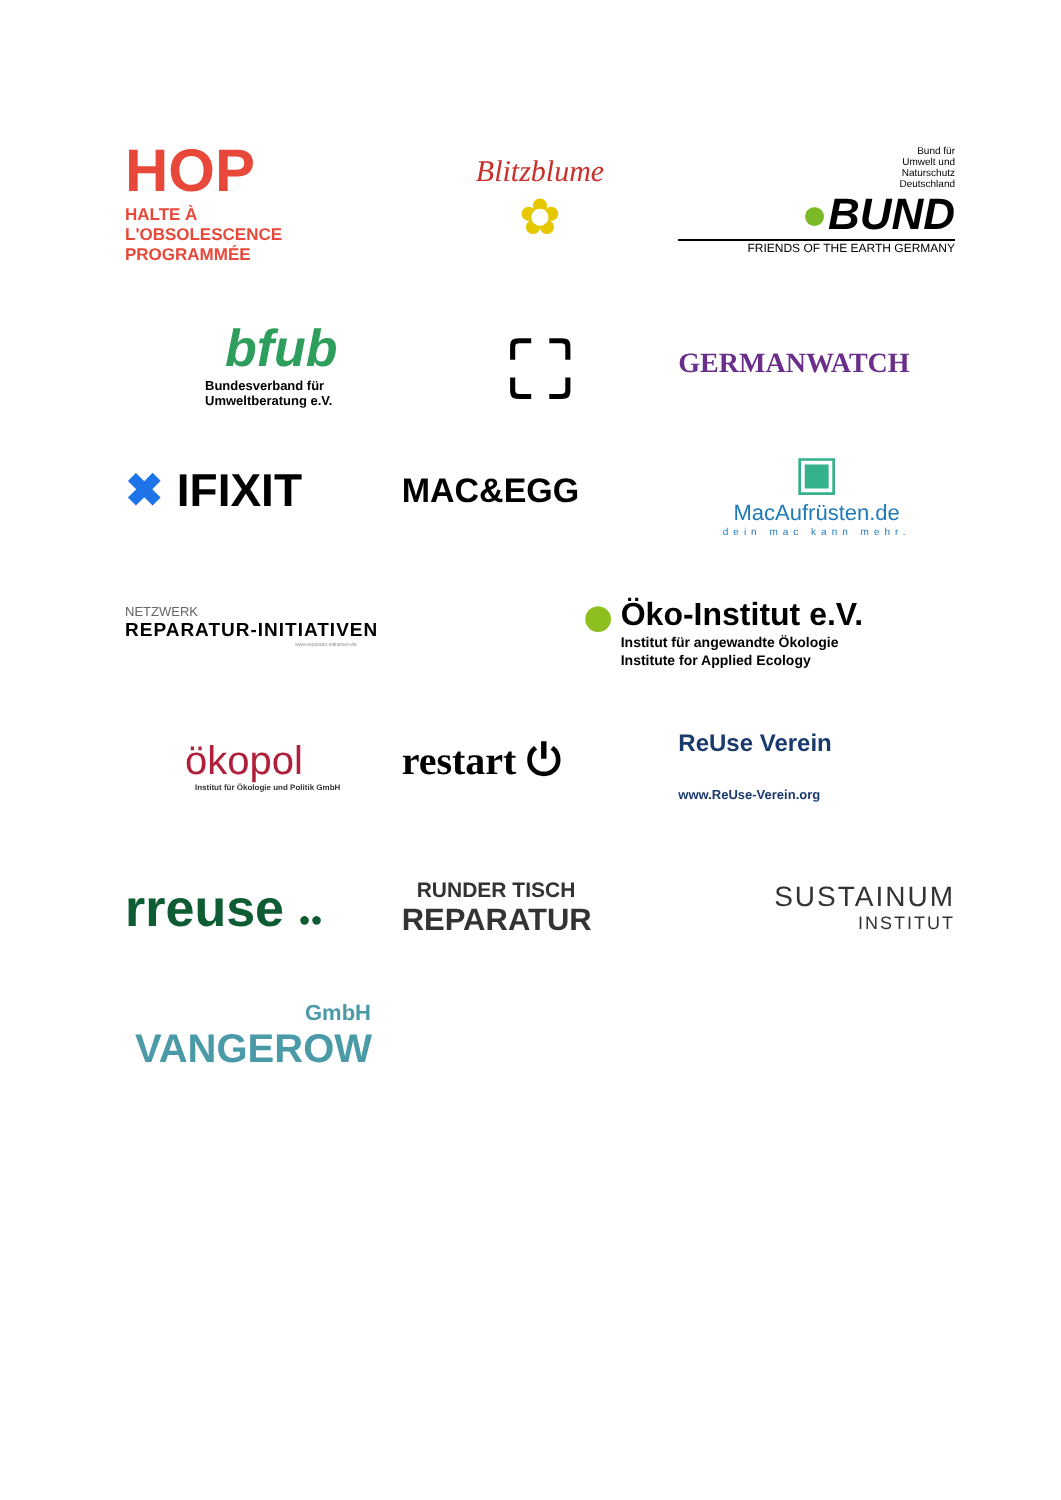HOP HALTE À
L'OBSOLESCENCE
PROGRAMMÉE
Blitzblume
✿
Bund für
Umwelt und
Naturschutz
Deutschland
●BUND
FRIENDS OF THE EARTH GERMANY
bfub
Bundesverband für
Umweltberatung e.V.
⛶
GERMANWATCH
✖ IFIXIT
MAC&EGG
▣
MacAufrüsten.de
dein mac kann mehr.
NETZWERK
REPARATUR-INITIATIVEN
www.reparatur-initiativen.de
● Öko-Institut e.V.
Institut für angewandte Ökologie
Institute for Applied Ecology
ökopol
Institut für Ökologie und Politik GmbH
restart ⏻
ReUse Verein
www.ReUse-Verein.org
rreuse ●●
RUNDER TISCH
REPARATUR
SUSTAINUM
INSTITUT
GmbH
VANGEROW